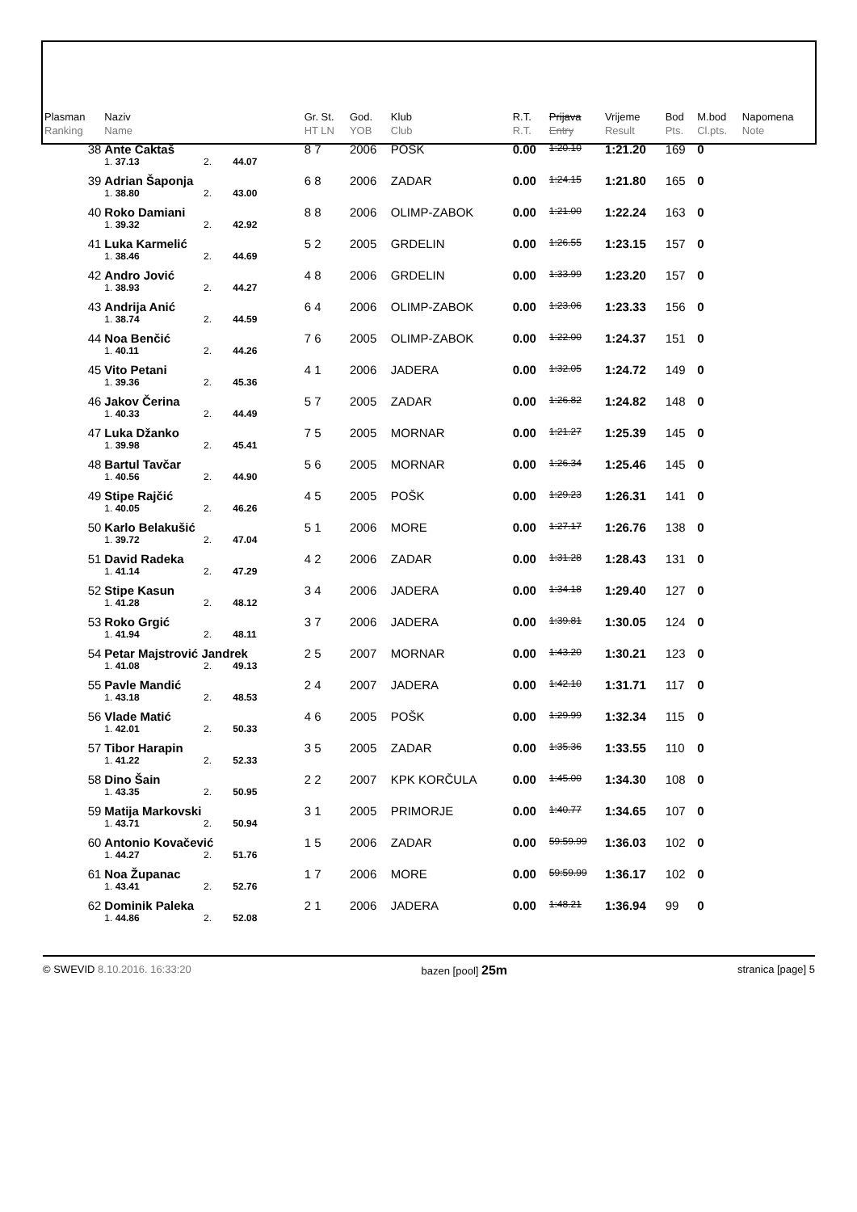| Plasman Ranking | Naziv Name | | | Gr. St. HT LN | God. YOB | Klub Club | R.T. R.T. | Prijava Entry | Vrijeme Result | Bod Pts. | M.bod Cl.pts. | Napomena Note |
| --- | --- | --- | --- | --- | --- | --- | --- | --- | --- | --- | --- | --- |
| 38 | Ante Caktaš | | | 8 7 | 2006 | POŠK | 0.00 | 1:20.10 | 1:21.20 | 169 | 0 | |
| | 1. 37.13 | 2. | 44.07 | | | | | | | | | |
| 39 | Adrian Šaponja | | | 6 8 | 2006 | ZADAR | 0.00 | 1:24.15 | 1:21.80 | 165 | 0 | |
| | 1. 38.80 | 2. | 43.00 | | | | | | | | | |
| 40 | Roko Damiani | | | 8 8 | 2006 | OLIMP-ZABOK | 0.00 | 1:21.00 | 1:22.24 | 163 | 0 | |
| | 1. 39.32 | 2. | 42.92 | | | | | | | | | |
| 41 | Luka Karmelić | | | 5 2 | 2005 | GRDELIN | 0.00 | 1:26.55 | 1:23.15 | 157 | 0 | |
| | 1. 38.46 | 2. | 44.69 | | | | | | | | | |
| 42 | Andro Jović | | | 4 8 | 2006 | GRDELIN | 0.00 | 1:33.99 | 1:23.20 | 157 | 0 | |
| | 1. 38.93 | 2. | 44.27 | | | | | | | | | |
| 43 | Andrija Anić | | | 6 4 | 2006 | OLIMP-ZABOK | 0.00 | 1:23.06 | 1:23.33 | 156 | 0 | |
| | 1. 38.74 | 2. | 44.59 | | | | | | | | | |
| 44 | Noa Benčić | | | 7 6 | 2005 | OLIMP-ZABOK | 0.00 | 1:22.00 | 1:24.37 | 151 | 0 | |
| | 1. 40.11 | 2. | 44.26 | | | | | | | | | |
| 45 | Vito Petani | | | 4 1 | 2006 | JADERA | 0.00 | 1:32.05 | 1:24.72 | 149 | 0 | |
| | 1. 39.36 | 2. | 45.36 | | | | | | | | | |
| 46 | Jakov Čerina | | | 5 7 | 2005 | ZADAR | 0.00 | 1:26.82 | 1:24.82 | 148 | 0 | |
| | 1. 40.33 | 2. | 44.49 | | | | | | | | | |
| 47 | Luka Džanko | | | 7 5 | 2005 | MORNAR | 0.00 | 1:21.27 | 1:25.39 | 145 | 0 | |
| | 1. 39.98 | 2. | 45.41 | | | | | | | | | |
| 48 | Bartul Tavčar | | | 5 6 | 2005 | MORNAR | 0.00 | 1:26.34 | 1:25.46 | 145 | 0 | |
| | 1. 40.56 | 2. | 44.90 | | | | | | | | | |
| 49 | Stipe Rajčić | | | 4 5 | 2005 | POŠK | 0.00 | 1:29.23 | 1:26.31 | 141 | 0 | |
| | 1. 40.05 | 2. | 46.26 | | | | | | | | | |
| 50 | Karlo Belakušić | | | 5 1 | 2006 | MORE | 0.00 | 1:27.17 | 1:26.76 | 138 | 0 | |
| | 1. 39.72 | 2. | 47.04 | | | | | | | | | |
| 51 | David Radeka | | | 4 2 | 2006 | ZADAR | 0.00 | 1:31.28 | 1:28.43 | 131 | 0 | |
| | 1. 41.14 | 2. | 47.29 | | | | | | | | | |
| 52 | Stipe Kasun | | | 3 4 | 2006 | JADERA | 0.00 | 1:34.18 | 1:29.40 | 127 | 0 | |
| | 1. 41.28 | 2. | 48.12 | | | | | | | | | |
| 53 | Roko Grgić | | | 3 7 | 2006 | JADERA | 0.00 | 1:39.81 | 1:30.05 | 124 | 0 | |
| | 1. 41.94 | 2. | 48.11 | | | | | | | | | |
| 54 | Petar Majstrović Jandrek | | | 2 5 | 2007 | MORNAR | 0.00 | 1:43.20 | 1:30.21 | 123 | 0 | |
| | 1. 41.08 | 2. | 49.13 | | | | | | | | | |
| 55 | Pavle Mandić | | | 2 4 | 2007 | JADERA | 0.00 | 1:42.10 | 1:31.71 | 117 | 0 | |
| | 1. 43.18 | 2. | 48.53 | | | | | | | | | |
| 56 | Vlade Matić | | | 4 6 | 2005 | POŠK | 0.00 | 1:29.99 | 1:32.34 | 115 | 0 | |
| | 1. 42.01 | 2. | 50.33 | | | | | | | | | |
| 57 | Tibor Harapin | | | 3 5 | 2005 | ZADAR | 0.00 | 1:35.36 | 1:33.55 | 110 | 0 | |
| | 1. 41.22 | 2. | 52.33 | | | | | | | | | |
| 58 | Dino Šain | | | 2 2 | 2007 | KPK KORČULA | 0.00 | 1:45.00 | 1:34.30 | 108 | 0 | |
| | 1. 43.35 | 2. | 50.95 | | | | | | | | | |
| 59 | Matija Markovski | | | 3 1 | 2005 | PRIMORJE | 0.00 | 1:40.77 | 1:34.65 | 107 | 0 | |
| | 1. 43.71 | 2. | 50.94 | | | | | | | | | |
| 60 | Antonio Kovačević | | | 1 5 | 2006 | ZADAR | 0.00 | 59:59.99 | 1:36.03 | 102 | 0 | |
| | 1. 44.27 | 2. | 51.76 | | | | | | | | | |
| 61 | Noa Županac | | | 1 7 | 2006 | MORE | 0.00 | 59:59.99 | 1:36.17 | 102 | 0 | |
| | 1. 43.41 | 2. | 52.76 | | | | | | | | | |
| 62 | Dominik Paleka | | | 2 1 | 2006 | JADERA | 0.00 | 1:48.21 | 1:36.94 | 99 | 0 | |
| | 1. 44.86 | 2. | 52.08 | | | | | | | | | |
© SWEVID 8.10.2016. 16:33:20 bazen [pool] 25m stranica [page] 5